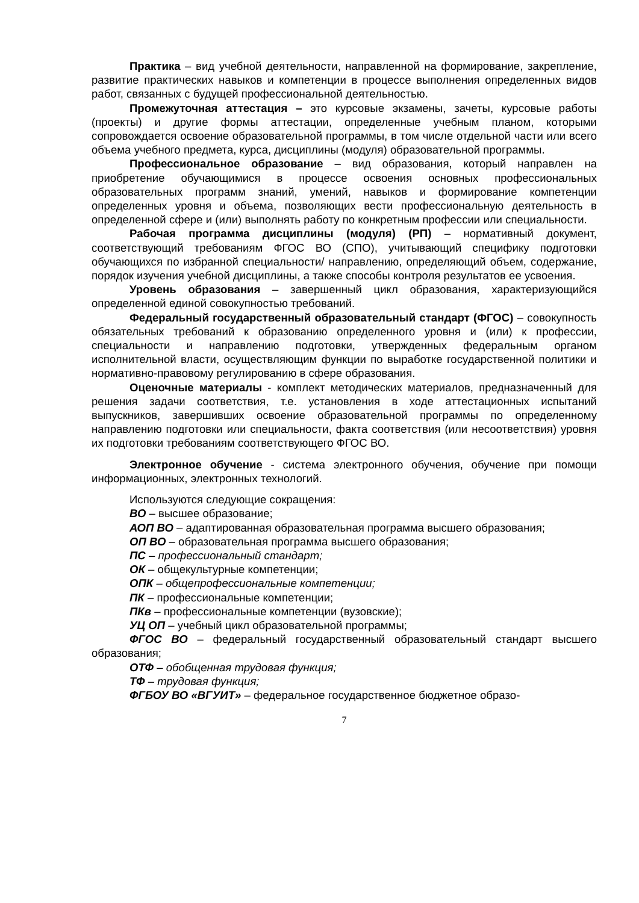Практика – вид учебной деятельности, направленной на формирование, закрепление, развитие практических навыков и компетенции в процессе выполнения определенных видов работ, связанных с будущей профессиональной деятельностью.
Промежуточная аттестация – это курсовые экзамены, зачеты, курсовые работы (проекты) и другие формы аттестации, определенные учебным планом, которыми сопровождается освоение образовательной программы, в том числе отдельной части или всего объема учебного предмета, курса, дисциплины (модуля) образовательной программы.
Профессиональное образование – вид образования, который направлен на приобретение обучающимися в процессе освоения основных профессиональных образовательных программ знаний, умений, навыков и формирование компетенции определенных уровня и объема, позволяющих вести профессиональную деятельность в определенной сфере и (или) выполнять работу по конкретным профессии или специальности.
Рабочая программа дисциплины (модуля) (РП) – нормативный документ, соответствующий требованиям ФГОС ВО (СПО), учитывающий специфику подготовки обучающихся по избранной специальности/ направлению, определяющий объем, содержание, порядок изучения учебной дисциплины, а также способы контроля результатов ее усвоения.
Уровень образования – завершенный цикл образования, характеризующийся определенной единой совокупностью требований.
Федеральный государственный образовательный стандарт (ФГОС) – совокупность обязательных требований к образованию определенного уровня и (или) к профессии, специальности и направлению подготовки, утвержденных федеральным органом исполнительной власти, осуществляющим функции по выработке государственной политики и нормативно-правовому регулированию в сфере образования.
Оценочные материалы - комплект методических материалов, предназначенный для решения задачи соответствия, т.е. установления в ходе аттестационных испытаний выпускников, завершивших освоение образовательной программы по определенному направлению подготовки или специальности, факта соответствия (или несоответствия) уровня их подготовки требованиям соответствующего ФГОС ВО.
Электронное обучение - система электронного обучения, обучение при помощи информационных, электронных технологий.
Используются следующие сокращения:
ВО – высшее образование;
АОП ВО – адаптированная образовательная программа высшего образования;
ОП ВО – образовательная программа высшего образования;
ПС – профессиональный стандарт;
ОК – общекультурные компетенции;
ОПК – общепрофессиональные компетенции;
ПК – профессиональные компетенции;
ПКв – профессиональные компетенции (вузовские);
УЦ ОП – учебный цикл образовательной программы;
ФГОС ВО – федеральный государственный образовательный стандарт высшего образования;
ОТФ – обобщенная трудовая функция;
ТФ – трудовая функция;
ФГБОУ ВО «ВГУИТ» – федеральное государственное бюджетное образо-
7